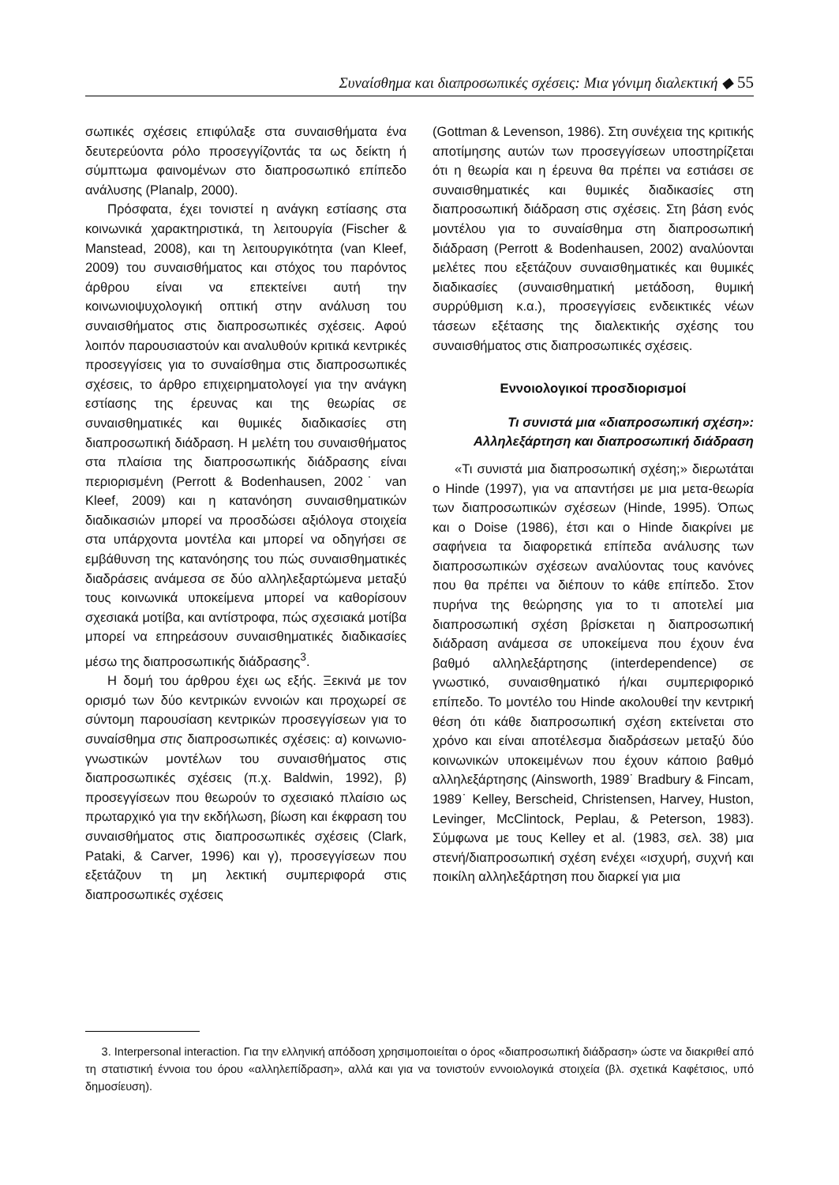Συναίσθημα και διαπροσωπικές σχέσεις: Μια γόνιμη διαλεκτική ◆ 55
σωπικές σχέσεις επιφύλαξε στα συναισθήματα ένα δευτερεύοντα ρόλο προσεγγίζοντάς τα ως δείκτη ή σύμπτωμα φαινομένων στο διαπροσωπικό επίπεδο ανάλυσης (Planalp, 2000).
Πρόσφατα, έχει τονιστεί η ανάγκη εστίασης στα κοινωνικά χαρακτηριστικά, τη λειτουργία (Fischer & Manstead, 2008), και τη λειτουργικότητα (van Kleef, 2009) του συναισθήματος και στόχος του παρόντος άρθρου είναι να επεκτείνει αυτή την κοινωνιοψυχολογική οπτική στην ανάλυση του συναισθήματος στις διαπροσωπικές σχέσεις. Αφού λοιπόν παρουσιαστούν και αναλυθούν κριτικά κεντρικές προσεγγίσεις για το συναίσθημα στις διαπροσωπικές σχέσεις, το άρθρο επιχειρηματολογεί για την ανάγκη εστίασης της έρευνας και της θεωρίας σε συναισθηματικές και θυμικές διαδικασίες στη διαπροσωπική διάδραση. Η μελέτη του συναισθήματος στα πλαίσια της διαπροσωπικής διάδρασης είναι περιορισμένη (Perrott & Bodenhausen, 2002˙ van Kleef, 2009) και η κατανόηση συναισθηματικών διαδικασιών μπορεί να προσδώσει αξιόλογα στοιχεία στα υπάρχοντα μοντέλα και μπορεί να οδηγήσει σε εμβάθυνση της κατανόησης του πώς συναισθηματικές διαδράσεις ανάμεσα σε δύο αλληλεξαρτώμενα μεταξύ τους κοινωνικά υποκείμενα μπορεί να καθορίσουν σχεσιακά μοτίβα, και αντίστροφα, πώς σχεσιακά μοτίβα μπορεί να επηρεάσουν συναισθηματικές διαδικασίες μέσω της διαπροσωπικής διάδρασης<sup>3</sup>.
Η δομή του άρθρου έχει ως εξής. Ξεκινά με τον ορισμό των δύο κεντρικών εννοιών και προχωρεί σε σύντομη παρουσίαση κεντρικών προσεγγίσεων για το συναίσθημα στις διαπροσωπικές σχέσεις: α) κοινωνιο-γνωστικών μοντέλων του συναισθήματος στις διαπροσωπικές σχέσεις (π.χ. Baldwin, 1992), β) προσεγγίσεων που θεωρούν το σχεσιακό πλαίσιο ως πρωταρχικό για την εκδήλωση, βίωση και έκφραση του συναισθήματος στις διαπροσωπικές σχέσεις (Clark, Pataki, & Carver, 1996) και γ), προσεγγίσεων που εξετάζουν τη μη λεκτική συμπεριφορά στις διαπροσωπικές σχέσεις
(Gottman & Levenson, 1986). Στη συνέχεια της κριτικής αποτίμησης αυτών των προσεγγίσεων υποστηρίζεται ότι η θεωρία και η έρευνα θα πρέπει να εστιάσει σε συναισθηματικές και θυμικές διαδικασίες στη διαπροσωπική διάδραση στις σχέσεις. Στη βάση ενός μοντέλου για το συναίσθημα στη διαπροσωπική διάδραση (Perrott & Bodenhausen, 2002) αναλύονται μελέτες που εξετάζουν συναισθηματικές και θυμικές διαδικασίες (συναισθηματική μετάδοση, θυμική συρρύθμιση κ.α.), προσεγγίσεις ενδεικτικές νέων τάσεων εξέτασης της διαλεκτικής σχέσης του συναισθήματος στις διαπροσωπικές σχέσεις.
Εννοιολογικοί προσδιορισμοί
Τι συνιστά μια «διαπροσωπική σχέση»:
Αλληλεξάρτηση και διαπροσωπική διάδραση
«Τι συνιστά μια διαπροσωπική σχέση;» διερωτάται ο Hinde (1997), για να απαντήσει με μια μετα-θεωρία των διαπροσωπικών σχέσεων (Hinde, 1995). Όπως και ο Doise (1986), έτσι και ο Hinde διακρίνει με σαφήνεια τα διαφορετικά επίπεδα ανάλυσης των διαπροσωπικών σχέσεων αναλύοντας τους κανόνες που θα πρέπει να διέπουν το κάθε επίπεδο. Στον πυρήνα της θεώρησης για το τι αποτελεί μια διαπροσωπική σχέση βρίσκεται η διαπροσωπική διάδραση ανάμεσα σε υποκείμενα που έχουν ένα βαθμό αλληλεξάρτησης (interdependence) σε γνωστικό, συναισθηματικό ή/και συμπεριφορικό επίπεδο. Το μοντέλο του Hinde ακολουθεί την κεντρική θέση ότι κάθε διαπροσωπική σχέση εκτείνεται στο χρόνο και είναι αποτέλεσμα διαδράσεων μεταξύ δύο κοινωνικών υποκειμένων που έχουν κάποιο βαθμό αλληλεξάρτησης (Ainsworth, 1989˙ Bradbury & Fincam, 1989˙ Kelley, Berscheid, Christensen, Harvey, Huston, Levinger, McClintock, Peplau, & Peterson, 1983). Σύμφωνα με τους Kelley et al. (1983, σελ. 38) μια στενή/διαπροσωπική σχέση ενέχει «ισχυρή, συχνή και ποικίλη αλληλεξάρτηση που διαρκεί για μια
3. Interpersonal interaction. Για την ελληνική απόδοση χρησιμοποιείται ο όρος «διαπροσωπική διάδραση» ώστε να διακριθεί από τη στατιστική έννοια του όρου «αλληλεπίδραση», αλλά και για να τονιστούν εννοιολογικά στοιχεία (βλ. σχετικά Καφέτσιος, υπό δημοσίευση).